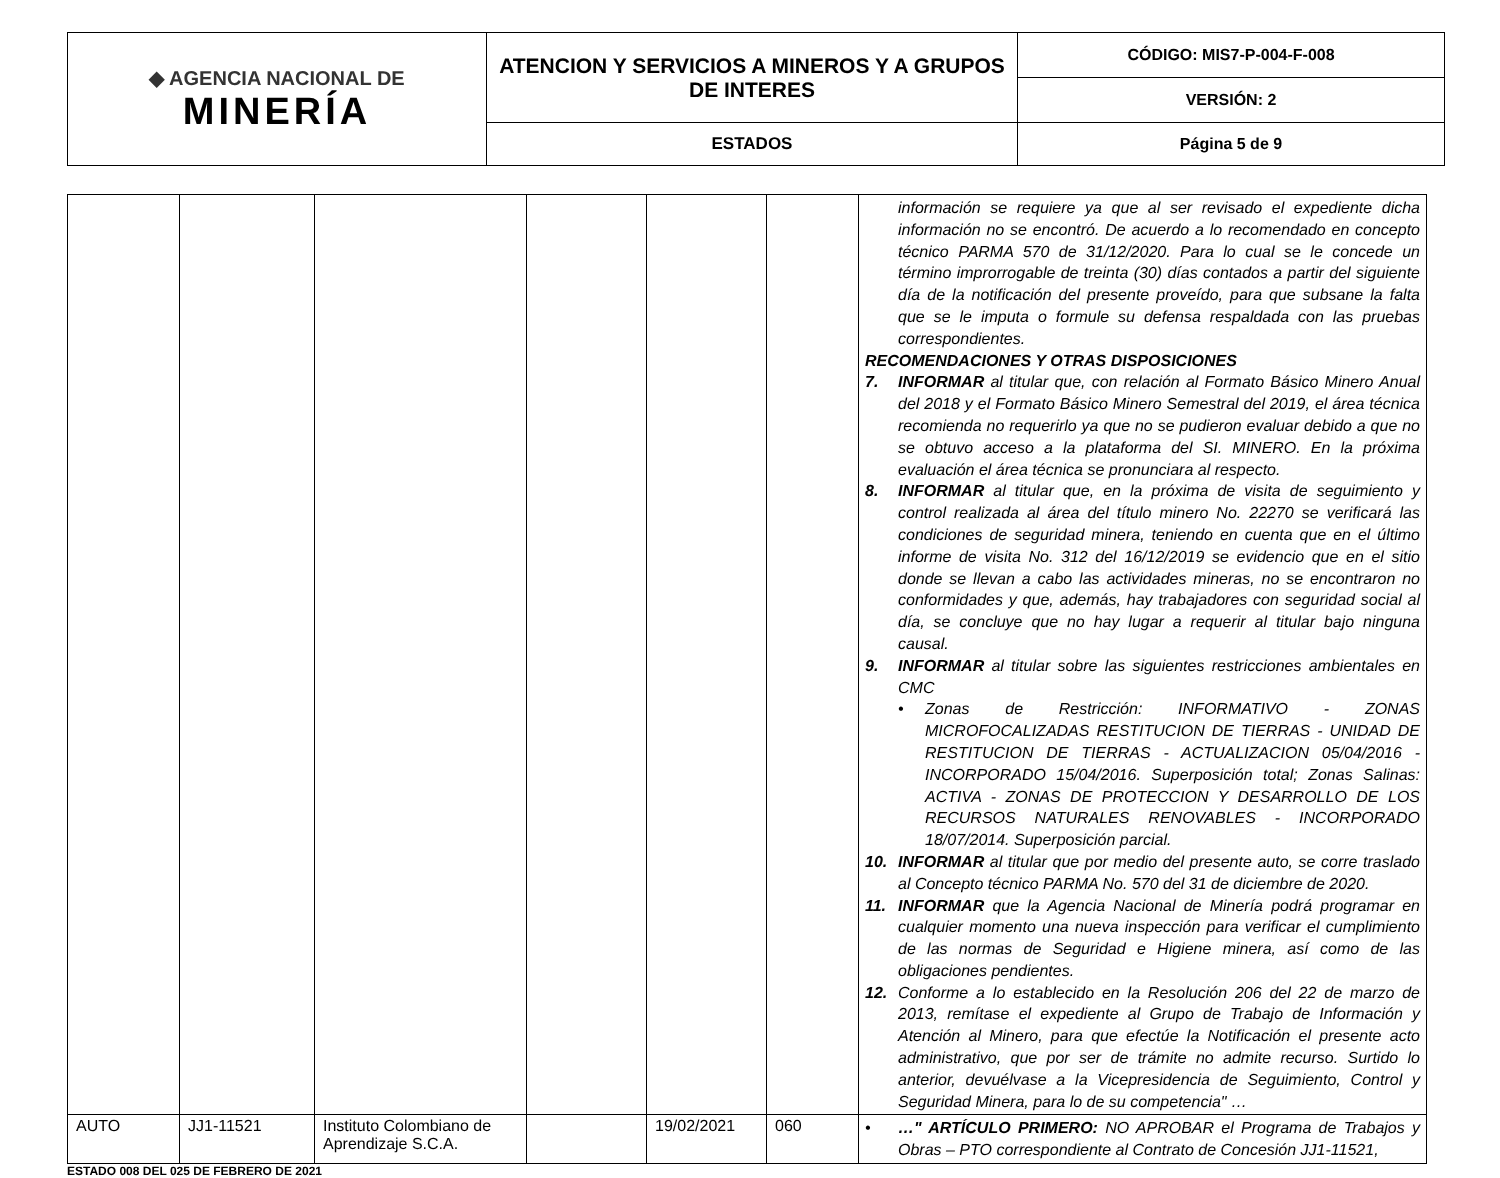| ◆ AGENCIA NACIONAL DE MINERÍA | ATENCION Y SERVICIOS A MINEROS Y A GRUPOS DE INTERES | CÓDIGO: MIS7-P-004-F-008 |
| | | VERSIÓN: 2 |
| | ESTADOS | Página 5 de 9 |
| | | | | | | información se requiere ya que al ser revisado el expediente dicha información no se encontró. De acuerdo a lo recomendado en concepto técnico PARMA 570 de 31/12/2020. Para lo cual se le concede un término improrrogable de treinta (30) días contados a partir del siguiente día de la notificación del presente proveído, para que subsane la falta que se le imputa o formule su defensa respaldada con las pruebas correspondientes. RECOMENDACIONES Y OTRAS DISPOSICIONES 7. INFORMAR al titular que, con relación al Formato Básico Minero Anual del 2018 y el Formato Básico Minero Semestral del 2019, el área técnica recomienda no requerirlo ya que no se pudieron evaluar debido a que no se obtuvo acceso a la plataforma del SI. MINERO. En la próxima evaluación el área técnica se pronunciara al respecto. 8. INFORMAR al titular que, en la próxima de visita de seguimiento y control realizada al área del título minero No. 22270 se verificará las condiciones de seguridad minera, teniendo en cuenta que en el último informe de visita No. 312 del 16/12/2019 se evidencio que en el sitio donde se llevan a cabo las actividades mineras, no se encontraron no conformidades y que, además, hay trabajadores con seguridad social al día, se concluye que no hay lugar a requerir al titular bajo ninguna causal. 9. INFORMAR al titular sobre las siguientes restricciones ambientales en CMC • Zonas de Restricción: INFORMATIVO - ZONAS MICROFOCALIZADAS RESTITUCION DE TIERRAS - UNIDAD DE RESTITUCION DE TIERRAS - ACTUALIZACION 05/04/2016 - INCORPORADO 15/04/2016. Superposición total; Zonas Salinas: ACTIVA - ZONAS DE PROTECCION Y DESARROLLO DE LOS RECURSOS NATURALES RENOVABLES - INCORPORADO 18/07/2014. Superposición parcial. 10. INFORMAR al titular que por medio del presente auto, se corre traslado al Concepto técnico PARMA No. 570 del 31 de diciembre de 2020. 11. INFORMAR que la Agencia Nacional de Minería podrá programar en cualquier momento una nueva inspección para verificar el cumplimiento de las normas de Seguridad e Higiene minera, así como de las obligaciones pendientes. 12. Conforme a lo establecido en la Resolución 206 del 22 de marzo de 2013, remítase el expediente al Grupo de Trabajo de Información y Atención al Minero, para que efectúe la Notificación el presente acto administrativo, que por ser de trámite no admite recurso. Surtido lo anterior, devuélvase a la Vicepresidencia de Seguimiento, Control y Seguridad Minera, para lo de su competencia" … |
| AUTO | JJ1-11521 | Instituto Colombiano de Aprendizaje S.C.A. | | 19/02/2021 | 060 | • …" ARTÍCULO PRIMERO: NO APROBAR el Programa de Trabajos y Obras – PTO correspondiente al Contrato de Concesión JJ1-11521, |
ESTADO 008 DEL 025 DE FEBRERO DE 2021